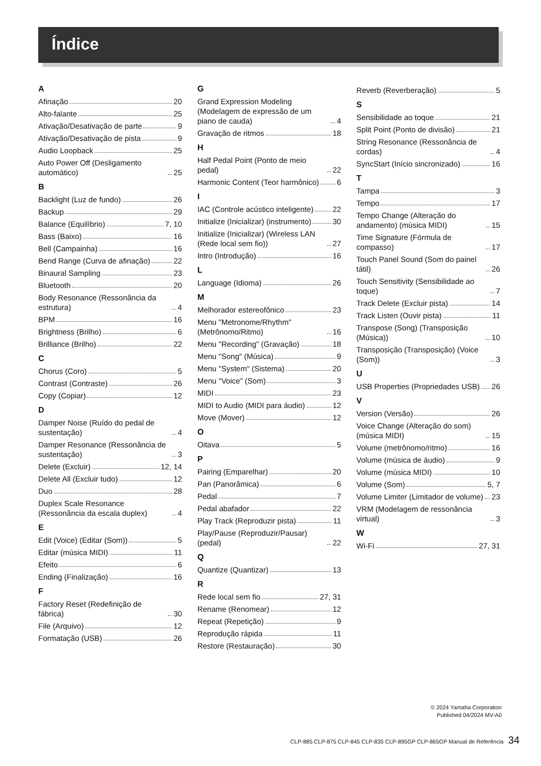Índice
A
Afinação 20
Alto-falante 25
Ativação/Desativação de parte 9
Ativação/Desativação de pista 9
Audio Loopback 25
Auto Power Off (Desligamento automático) 25
B
Backlight (Luz de fundo) 26
Backup 29
Balance (Equilíbrio) 7, 10
Bass (Baixo) 16
Bell (Campainha) 16
Bend Range (Curva de afinação) 22
Binaural Sampling 23
Bluetooth 20
Body Resonance (Ressonância da estrutura) 4
BPM 16
Brightness (Brilho) 6
Brilliance (Brilho) 22
C
Chorus (Coro) 5
Contrast (Contraste) 26
Copy (Copiar) 12
D
Damper Noise (Ruído do pedal de sustentação) 4
Damper Resonance (Ressonância de sustentação) 3
Delete (Excluir) 12, 14
Delete All (Excluir tudo) 12
Duo 28
Duplex Scale Resonance (Ressonância da escala duplex) 4
E
Edit (Voice) (Editar (Som)) 5
Editar (música MIDI) 11
Efeito 6
Ending (Finalização) 16
F
Factory Reset (Redefinição de fábrica) 30
File (Arquivo) 12
Formatação (USB) 26
G
Grand Expression Modeling (Modelagem de expressão de um piano de cauda) 4
Gravação de ritmos 18
H
Half Pedal Point (Ponto de meio pedal) 22
Harmonic Content (Teor harmônico) 6
I
IAC (Controle acústico inteligente) 22
Initialize (Inicializar) (instrumento) 30
Initialize (Inicializar) (Wireless LAN (Rede local sem fio)) 27
Intro (Introdução) 16
L
Language (Idioma) 26
M
Melhorador estereofônico 23
Menu "Metronome/Rhythm" (Metrônomo/Ritmo) 16
Menu "Recording" (Gravação) 18
Menu "Song" (Música) 9
Menu "System" (Sistema) 20
Menu "Voice" (Som) 3
MIDI 23
MIDI to Audio (MIDI para áudio) 12
Move (Mover) 12
O
Oitava 5
P
Pairing (Emparelhar) 20
Pan (Panorâmica) 6
Pedal 7
Pedal abafador 22
Play Track (Reproduzir pista) 11
Play/Pause (Reproduzir/Pausar) (pedal) 22
Q
Quantize (Quantizar) 13
R
Rede local sem fio 27, 31
Rename (Renomear) 12
Repeat (Repetição) 9
Reprodução rápida 11
Restore (Restauração) 30
Reverb (Reverberação) 5
S
Sensibilidade ao toque 21
Split Point (Ponto de divisão) 21
String Resonance (Ressonância de cordas) 4
SyncStart (Início sincronizado) 16
T
Tampa 3
Tempo 17
Tempo Change (Alteração do andamento) (música MIDI) 15
Time Signature (Fórmula de compasso) 17
Touch Panel Sound (Som do painel tátil) 26
Touch Sensitivity (Sensibilidade ao toque) 7
Track Delete (Excluir pista) 14
Track Listen (Ouvir pista) 11
Transpose (Song) (Transposição (Música)) 10
Transposição (Transposição) (Voice (Som)) 3
U
USB Properties (Propriedades USB) 26
V
Version (Versão) 26
Voice Change (Alteração do som) (música MIDI) 15
Volume (metrônomo/ritmo) 16
Volume (música de áudio) 9
Volume (música MIDI) 10
Volume (Som) 5, 7
Volume Limiter (Limitador de volume) 23
VRM (Modelagem de ressonância virtual) 3
W
Wi-Fi 27, 31
© 2024 Yamaha Corporation
Published 04/2024 MV-A0
CLP-885 CLP-875 CLP-845 CLP-835 CLP-895GP CLP-865GP Manual de Referência 34